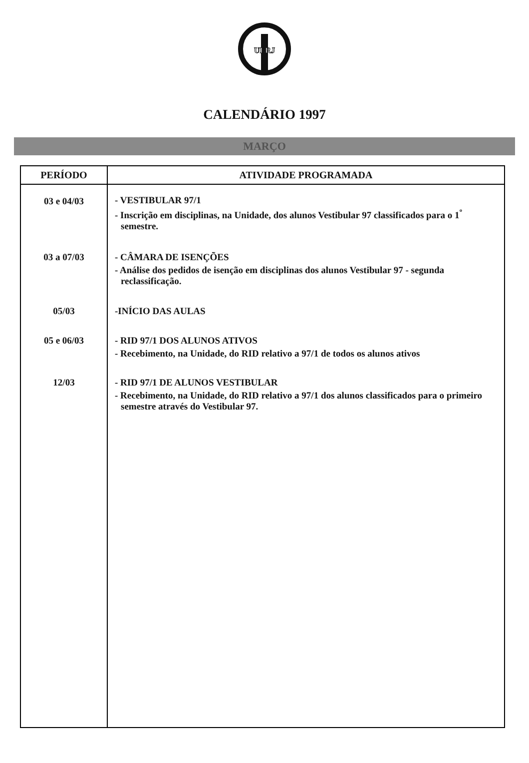UERJ
CALENDÁRIO 1997
MARÇO
| PERÍODO | ATIVIDADE PROGRAMADA |
| --- | --- |
| 03 e 04/03 | - VESTIBULAR 97/1 - Inscrição em disciplinas, na Unidade, dos alunos Vestibular 97 classificados para o 1<sup>º</sup> semestre. |
| 03 a 07/03 | - CÂMARA DE ISENÇÕES - Análise dos pedidos de isenção em disciplinas dos alunos Vestibular 97 - segunda reclassificação. |
| 05/03 | -INÍCIO DAS AULAS |
| 05 e 06/03 | - RID 97/1 DOS ALUNOS ATIVOS - Recebimento, na Unidade, do RID relativo a 97/1 de todos os alunos ativos |
| 12/03 | - RID 97/1 DE ALUNOS VESTIBULAR - Recebimento, na Unidade, do RID relativo a 97/1 dos alunos classificados para o primeiro semestre através do Vestibular 97. |